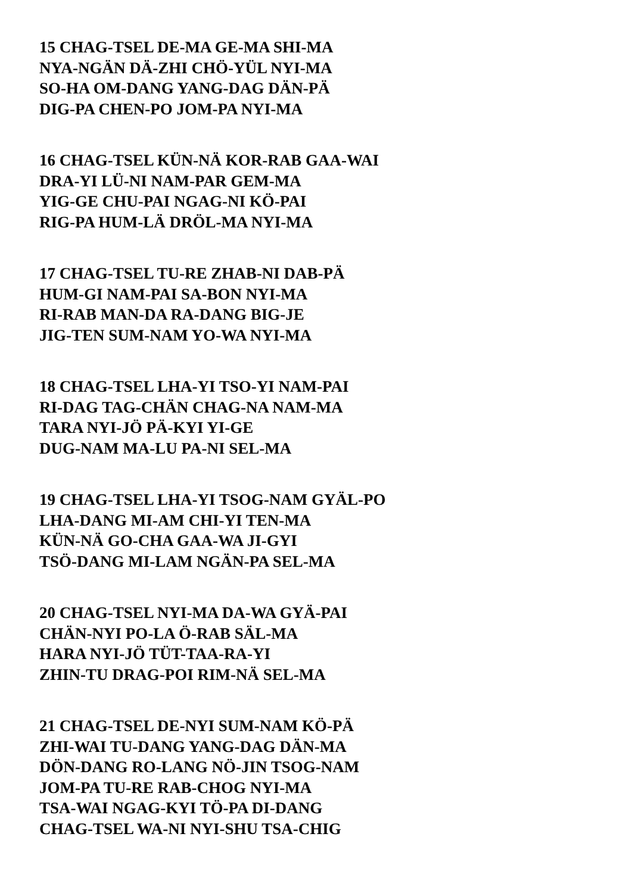15 CHAG-TSEL DE-MA GE-MA SHI-MA
NYA-NGÄN DÄ-ZHI CHÖ-YÜL NYI-MA
SO-HA OM-DANG YANG-DAG DÄN-PÄ
DIG-PA CHEN-PO JOM-PA NYI-MA
16 CHAG-TSEL KÜN-NÄ KOR-RAB GAA-WAI
DRA-YI LÜ-NI NAM-PAR GEM-MA
YIG-GE CHU-PAI NGAG-NI KÖ-PAI
RIG-PA HUM-LÄ DRÖL-MA NYI-MA
17 CHAG-TSEL TU-RE ZHAB-NI DAB-PÄ
HUM-GI NAM-PAI SA-BON NYI-MA
RI-RAB MAN-DA RA-DANG BIG-JE
JIG-TEN SUM-NAM YO-WA NYI-MA
18 CHAG-TSEL LHA-YI TSO-YI NAM-PAI
RI-DAG TAG-CHÄN CHAG-NA NAM-MA
TARA NYI-JÖ PÄ-KYI YI-GE
DUG-NAM MA-LU PA-NI SEL-MA
19 CHAG-TSEL LHA-YI TSOG-NAM GYÄL-PO
LHA-DANG MI-AM CHI-YI TEN-MA
KÜN-NÄ GO-CHA GAA-WA JI-GYI
TSÖ-DANG MI-LAM NGÄN-PA SEL-MA
20 CHAG-TSEL NYI-MA DA-WA GYÄ-PAI
CHÄN-NYI PO-LA Ö-RAB SÄL-MA
HARA NYI-JÖ TÜT-TAA-RA-YI
ZHIN-TU DRAG-POI RIM-NÄ SEL-MA
21 CHAG-TSEL DE-NYI SUM-NAM KÖ-PÄ
ZHI-WAI TU-DANG YANG-DAG DÄN-MA
DÖN-DANG RO-LANG NÖ-JIN TSOG-NAM
JOM-PA TU-RE RAB-CHOG NYI-MA
TSA-WAI NGAG-KYI TÖ-PA DI-DANG
CHAG-TSEL WA-NI NYI-SHU TSA-CHIG